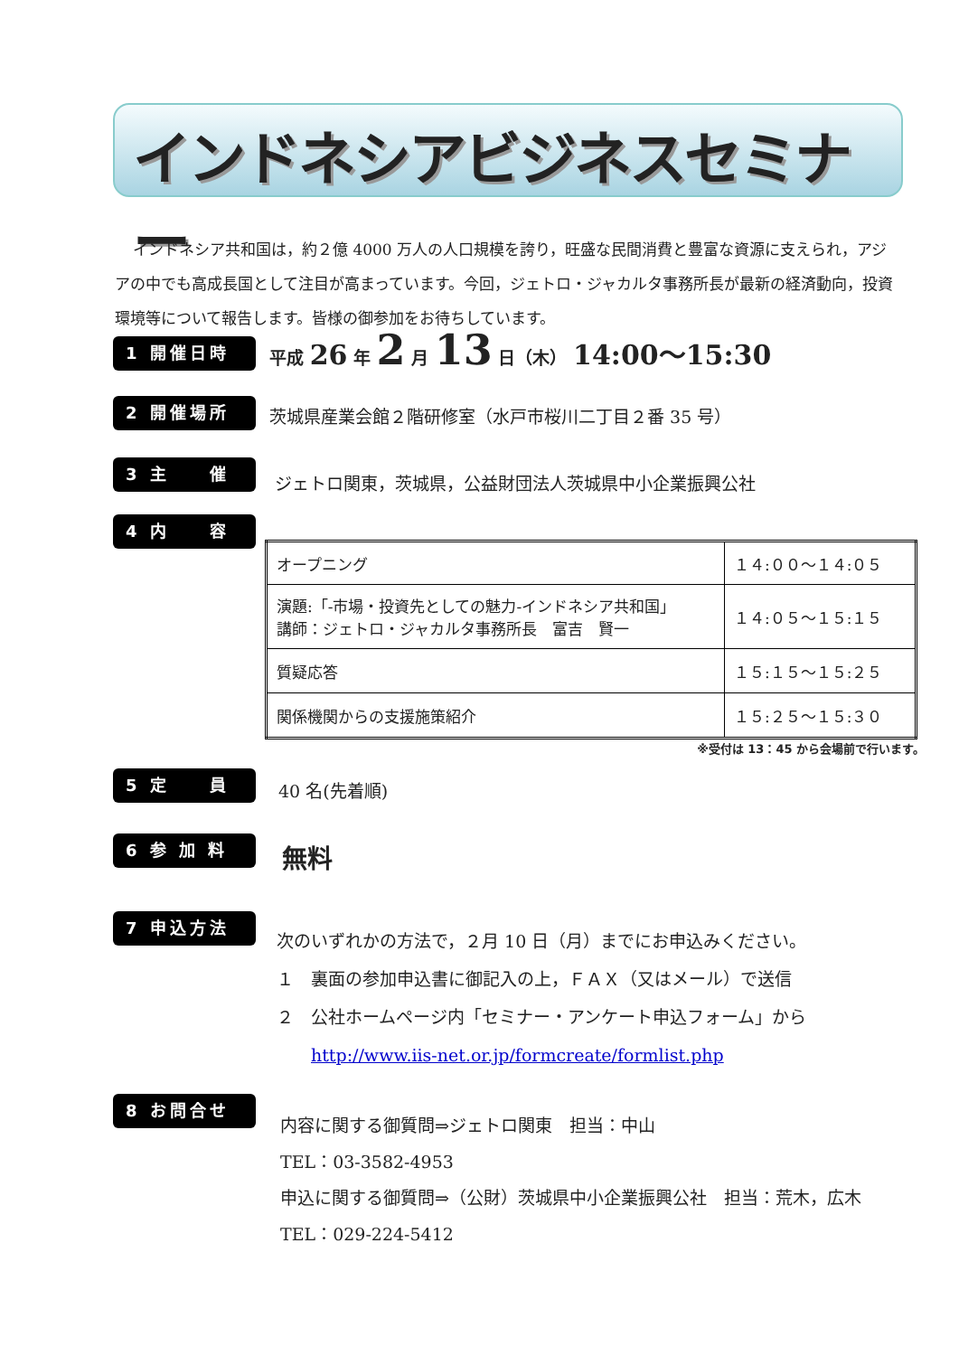インドネシアビジネスセミナー
インドネシア共和国は，約２億 4000 万人の人口規模を誇り，旺盛な民間消費と豊富な資源に支えられ，アジアの中でも高成長国として注目が高まっています。今回，ジェトロ・ジャカルタ事務所長が最新の経済動向，投資環境等について報告します。皆様の御参加をお待ちしています。
1 開催日時
平成 26 年 2 月 13 日（木） 14:00～15:30
2 開催場所
茨城県産業会館２階研修室（水戸市桜川二丁目２番 35 号）
3 主　　催
ジェトロ関東，茨城県，公益財団法人茨城県中小企業振興公社
4 内　　容
| オープニング | １４:００～１４:０５ |
| 演題:「-市場・投資先としての魅力-インドネシア共和国」 講師：ジェトロ・ジャカルタ事務所長 富吉 賢一 | １４:０５～１５:１５ |
| 質疑応答 | １５:１５～１５:２５ |
| 関係機関からの支援施策紹介 | １５:２５～１５:３０ |
※受付は 13：45 から会場前で行います。
5 定　　員 40 名(先着順)
6 参 加 料 無料
7 申込方法
次のいずれかの方法で，２月 10 日（月）までにお申込みください。
１　裏面の参加申込書に御記入の上，ＦＡＸ（又はメール）で送信
２　公社ホームページ内「セミナー・アンケート申込フォーム」から
　　http://www.iis-net.or.jp/formcreate/formlist.php
8 お問合せ
内容に関する御質問⇒ジェトロ関東　担当：中山
TEL：03-3582-4953
申込に関する御質問⇒（公財）茨城県中小企業振興公社　担当：荒木，広木
TEL：029-224-5412